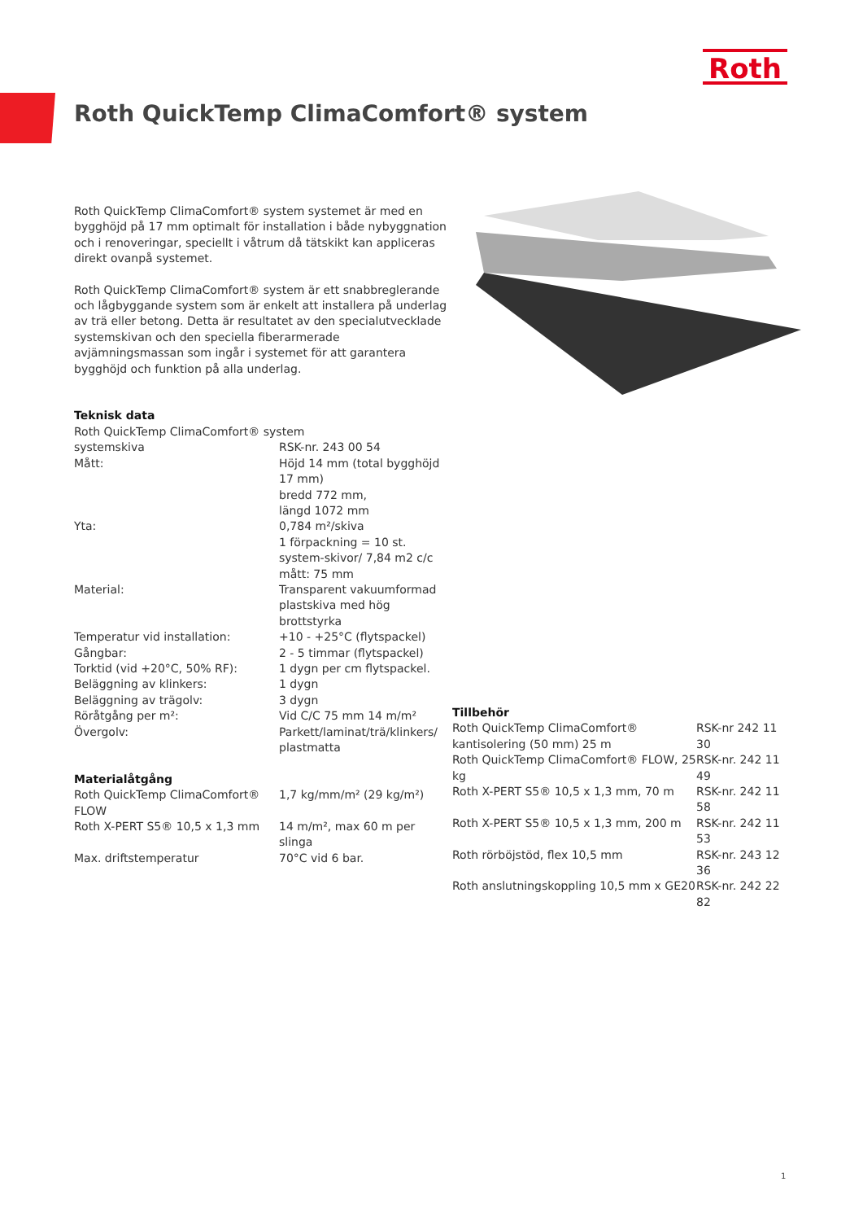Roth
Roth QuickTemp ClimaComfort® system
Roth QuickTemp ClimaComfort® system systemet är med en bygghöjd på 17 mm optimalt för installation i både nybyggnation och i renoveringar, speciellt i våtrum då tätskikt kan appliceras direkt ovanpå systemet.
Roth QuickTemp ClimaComfort® system är ett snabbreglerande och lågbyggande system som är enkelt att installera på underlag av trä eller betong. Detta är resultatet av den specialutvecklade systemskivan och den speciella fiberarmerade avjämningsmassan som ingår i systemet för att garantera bygghöjd och funktion på alla underlag.
Teknisk data
| Roth QuickTemp ClimaComfort® system | |
| systemskiva | RSK-nr. 243 00 54 |
| Mått: | Höjd 14 mm (total bygghöjd 17 mm) bredd 772 mm, längd 1072 mm |
| Yta: | 0,784 m²/skiva 1 förpackning = 10 st. system-skivor/ 7,84 m2 c/c mått: 75 mm |
| Material: | Transparent vakuumformad plastskiva med hög brottstyrka |
| Temperatur vid installation: | +10 - +25°C (flytspackel) |
| Gångbar: | 2 - 5 timmar (flytspackel) |
| Torktid (vid +20°C, 50% RF): | 1 dygn per cm flytspackel. |
| Beläggning av klinkers: | 1 dygn |
| Beläggning av trägolv: | 3 dygn |
| Röråtgång per m²: | Vid C/C 75 mm 14 m/m² |
| Övergolv: | Parkett/laminat/trä/klinkers/ plastmatta |
Materialåtgång
| Roth QuickTemp ClimaComfort® FLOW | 1,7 kg/mm/m² (29 kg/m²) |
| Roth X-PERT S5® 10,5 x 1,3 mm | 14 m/m², max 60 m per slinga |
| Max. driftstemperatur | 70°C vid 6 bar. |
Tillbehör
| Roth QuickTemp ClimaComfort® kantisolering (50 mm) 25 m | RSK-nr 242 11 30 |
| Roth QuickTemp ClimaComfort® FLOW, 25 kg | RSK-nr. 242 11 49 |
| Roth X-PERT S5® 10,5 x 1,3 mm, 70 m | RSK-nr. 242 11 58 |
| Roth X-PERT S5® 10,5 x 1,3 mm, 200 m | RSK-nr. 242 11 53 |
| Roth rörböjstöd, flex 10,5 mm | RSK-nr. 243 12 36 |
| Roth anslutningskoppling 10,5 mm x GE20 | RSK-nr. 242 22 82 |
1